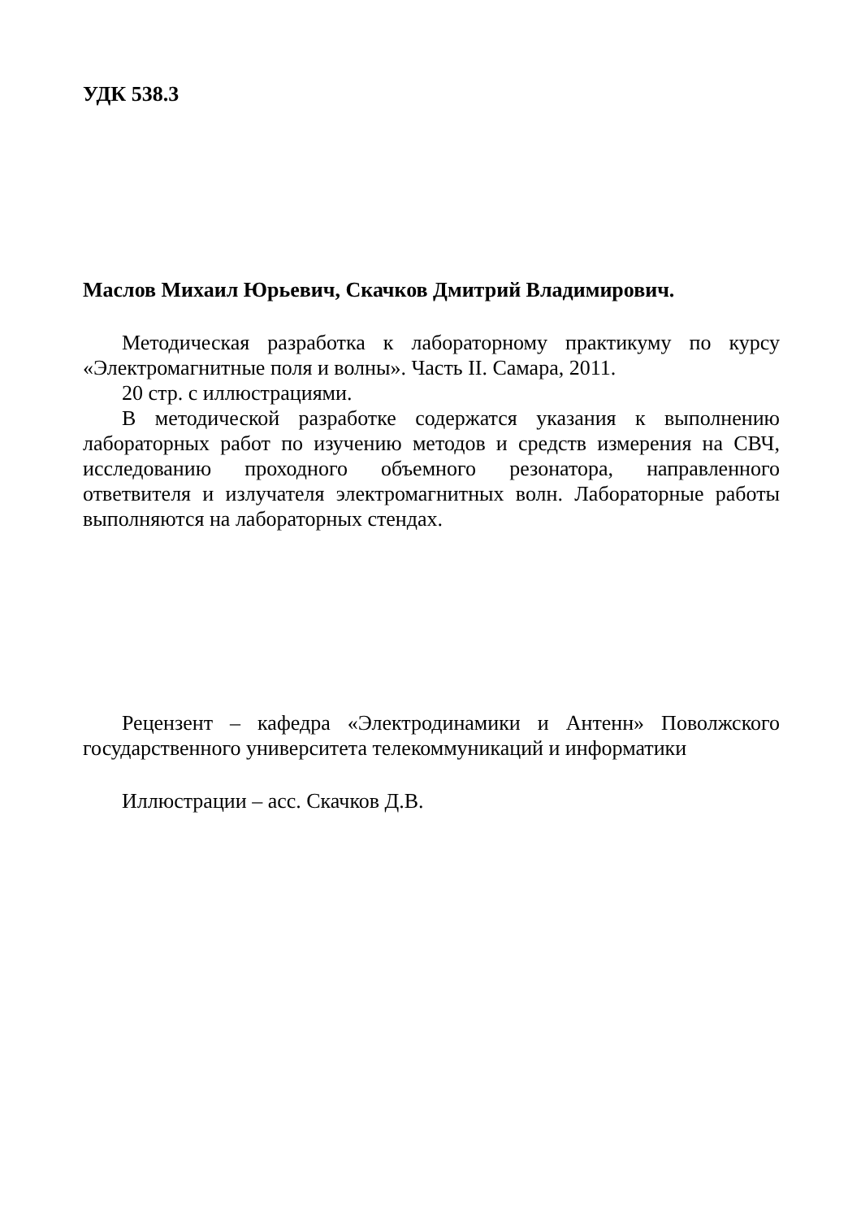УДК 538.3
Маслов Михаил Юрьевич, Скачков Дмитрий Владимирович.
Методическая разработка к лабораторному практикуму по курсу «Электромагнитные поля и волны». Часть II. Самара, 2011.
20 стр. с иллюстрациями.
В методической разработке содержатся указания к выполнению лабораторных работ по изучению методов и средств измерения на СВЧ, исследованию проходного объемного резонатора, направленного ответвителя и излучателя электромагнитных волн. Лабораторные работы выполняются на лабораторных стендах.
Рецензент – кафедра «Электродинамики и Антенн» Поволжского государственного университета телекоммуникаций и информатики
Иллюстрации – асс. Скачков Д.В.